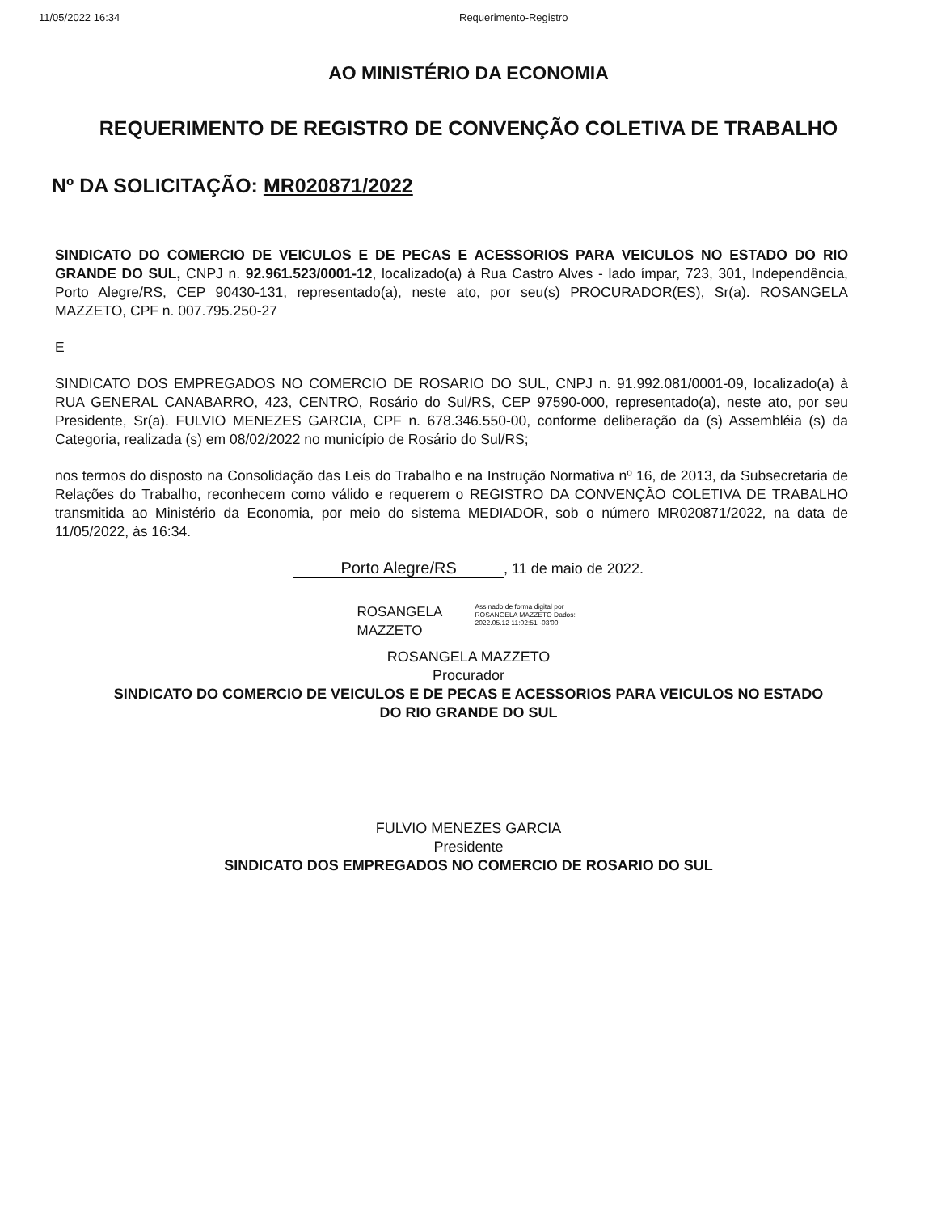11/05/2022 16:34 Requerimento-Registro
AO MINISTÉRIO DA ECONOMIA
REQUERIMENTO DE REGISTRO DE CONVENÇÃO COLETIVA DE TRABALHO
Nº DA SOLICITAÇÃO: MR020871/2022
SINDICATO DO COMERCIO DE VEICULOS E DE PECAS E ACESSORIOS PARA VEICULOS NO ESTADO DO RIO GRANDE DO SUL, CNPJ n. 92.961.523/0001-12, localizado(a) à Rua Castro Alves - lado ímpar, 723, 301, Independência, Porto Alegre/RS, CEP 90430-131, representado(a), neste ato, por seu(s) PROCURADOR(ES), Sr(a). ROSANGELA MAZZETO, CPF n. 007.795.250-27
E
SINDICATO DOS EMPREGADOS NO COMERCIO DE ROSARIO DO SUL, CNPJ n. 91.992.081/0001-09, localizado(a) à RUA GENERAL CANABARRO, 423, CENTRO, Rosário do Sul/RS, CEP 97590-000, representado(a), neste ato, por seu Presidente, Sr(a). FULVIO MENEZES GARCIA, CPF n. 678.346.550-00, conforme deliberação da (s) Assembléia (s) da Categoria, realizada (s) em 08/02/2022 no município de Rosário do Sul/RS;
nos termos do disposto na Consolidação das Leis do Trabalho e na Instrução Normativa nº 16, de 2013, da Subsecretaria de Relações do Trabalho, reconhecem como válido e requerem o REGISTRO DA CONVENÇÃO COLETIVA DE TRABALHO transmitida ao Ministério da Economia, por meio do sistema MEDIADOR, sob o número MR020871/2022, na data de 11/05/2022, às 16:34.
Porto Alegre/RS, 11 de maio de 2022.
ROSANGELA
MAZZETO
Assinado de forma digital por ROSANGELA MAZZETO Dados: 2022.05.12 11:02:51 -03'00'
ROSANGELA MAZZETO
Procurador
SINDICATO DO COMERCIO DE VEICULOS E DE PECAS E ACESSORIOS PARA VEICULOS NO ESTADO
DO RIO GRANDE DO SUL
FULVIO MENEZES GARCIA
Presidente
SINDICATO DOS EMPREGADOS NO COMERCIO DE ROSARIO DO SUL